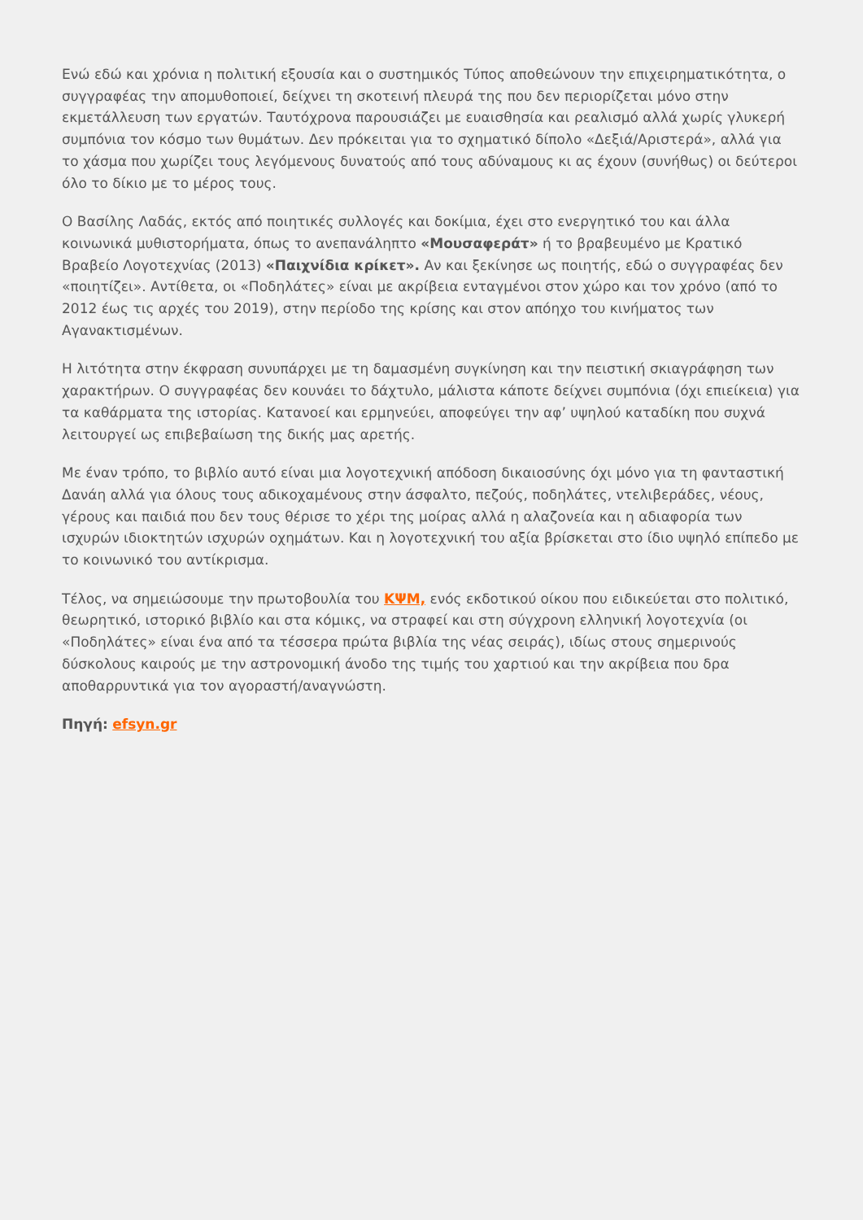Ενώ εδώ και χρόνια η πολιτική εξουσία και ο συστημικός Τύπος αποθεώνουν την επιχειρηματικότητα, ο συγγραφέας την απομυθοποιεί, δείχνει τη σκοτεινή πλευρά της που δεν περιορίζεται μόνο στην εκμετάλλευση των εργατών. Ταυτόχρονα παρουσιάζει με ευαισθησία και ρεαλισμό αλλά χωρίς γλυκερή συμπόνια τον κόσμο των θυμάτων. Δεν πρόκειται για το σχηματικό δίπολο «Δεξιά/Αριστερά», αλλά για το χάσμα που χωρίζει τους λεγόμενους δυνατούς από τους αδύναμους κι ας έχουν (συνήθως) οι δεύτεροι όλο το δίκιο με το μέρος τους.
Ο Βασίλης Λαδάς, εκτός από ποιητικές συλλογές και δοκίμια, έχει στο ενεργητικό του και άλλα κοινωνικά μυθιστορήματα, όπως το ανεπανάληπτο «Μουσαφεράτ» ή το βραβευμένο με Κρατικό Βραβείο Λογοτεχνίας (2013) «Παιχνίδια κρίκετ». Αν και ξεκίνησε ως ποιητής, εδώ ο συγγραφέας δεν «ποιητίζει». Αντίθετα, οι «Ποδηλάτες» είναι με ακρίβεια ενταγμένοι στον χώρο και τον χρόνο (από το 2012 έως τις αρχές του 2019), στην περίοδο της κρίσης και στον απόηχο του κινήματος των Αγανακτισμένων.
Η λιτότητα στην έκφραση συνυπάρχει με τη δαμασμένη συγκίνηση και την πειστική σκιαγράφηση των χαρακτήρων. Ο συγγραφέας δεν κουνάει το δάχτυλο, μάλιστα κάποτε δείχνει συμπόνια (όχι επιείκεια) για τα καθάρματα της ιστορίας. Κατανοεί και ερμηνεύει, αποφεύγει την αφ’ υψηλού καταδίκη που συχνά λειτουργεί ως επιβεβαίωση της δικής μας αρετής.
Με έναν τρόπο, το βιβλίο αυτό είναι μια λογοτεχνική απόδοση δικαιοσύνης όχι μόνο για τη φανταστική Δανάη αλλά για όλους τους αδικοχαμένους στην άσφαλτο, πεζούς, ποδηλάτες, ντελιβεράδες, νέους, γέρους και παιδιά που δεν τους θέρισε το χέρι της μοίρας αλλά η αλαζονεία και η αδιαφορία των ισχυρών ιδιοκτητών ισχυρών οχημάτων. Και η λογοτεχνική του αξία βρίσκεται στο ίδιο υψηλό επίπεδο με το κοινωνικό του αντίκρισμα.
Τέλος, να σημειώσουμε την πρωτοβουλία του ΚΨΜ, ενός εκδοτικού οίκου που ειδικεύεται στο πολιτικό, θεωρητικό, ιστορικό βιβλίο και στα κόμικς, να στραφεί και στη σύγχρονη ελληνική λογοτεχνία (οι «Ποδηλάτες» είναι ένα από τα τέσσερα πρώτα βιβλία της νέας σειράς), ιδίως στους σημερινούς δύσκολους καιρούς με την αστρονομική άνοδο της τιμής του χαρτιού και την ακρίβεια που δρα αποθαρρυντικά για τον αγοραστή/αναγνώστη.
Πηγή: efsyn.gr